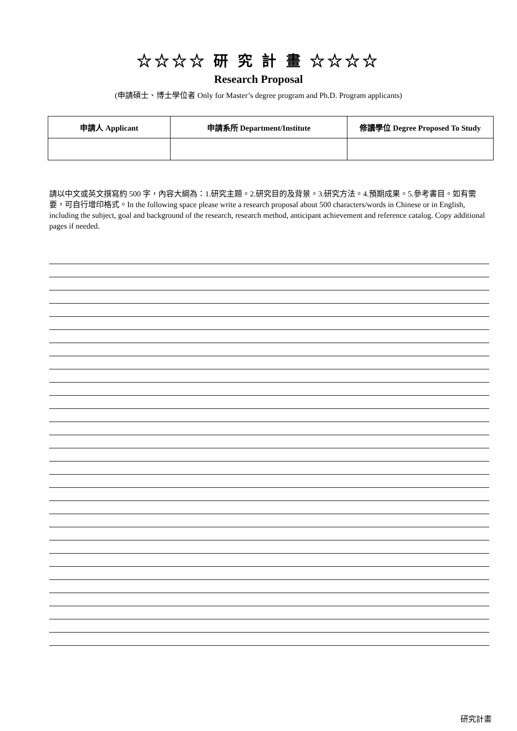☆☆☆☆ 研 究 計 畫 ☆☆☆☆
Research Proposal
(申請碩士、博士學位者 Only for Master’s degree program and Ph.D. Program applicants)
| 申請人 Applicant | 申請系所 Department/Institute | 修讀學位 Degree Proposed To Study |
| --- | --- | --- |
請以中文或英文撰寫約 500 字，內容大綱為：1.研究主題。2.研究目的及背景。3.研究方法。4.預期成果。5.參考書目。如有需要，可自行增印格式。In the following space please write a research proposal about 500 characters/words in Chinese or in English, including the subject, goal and background of the research, research method, anticipant achievement and reference catalog. Copy additional pages if needed.
研究計畫